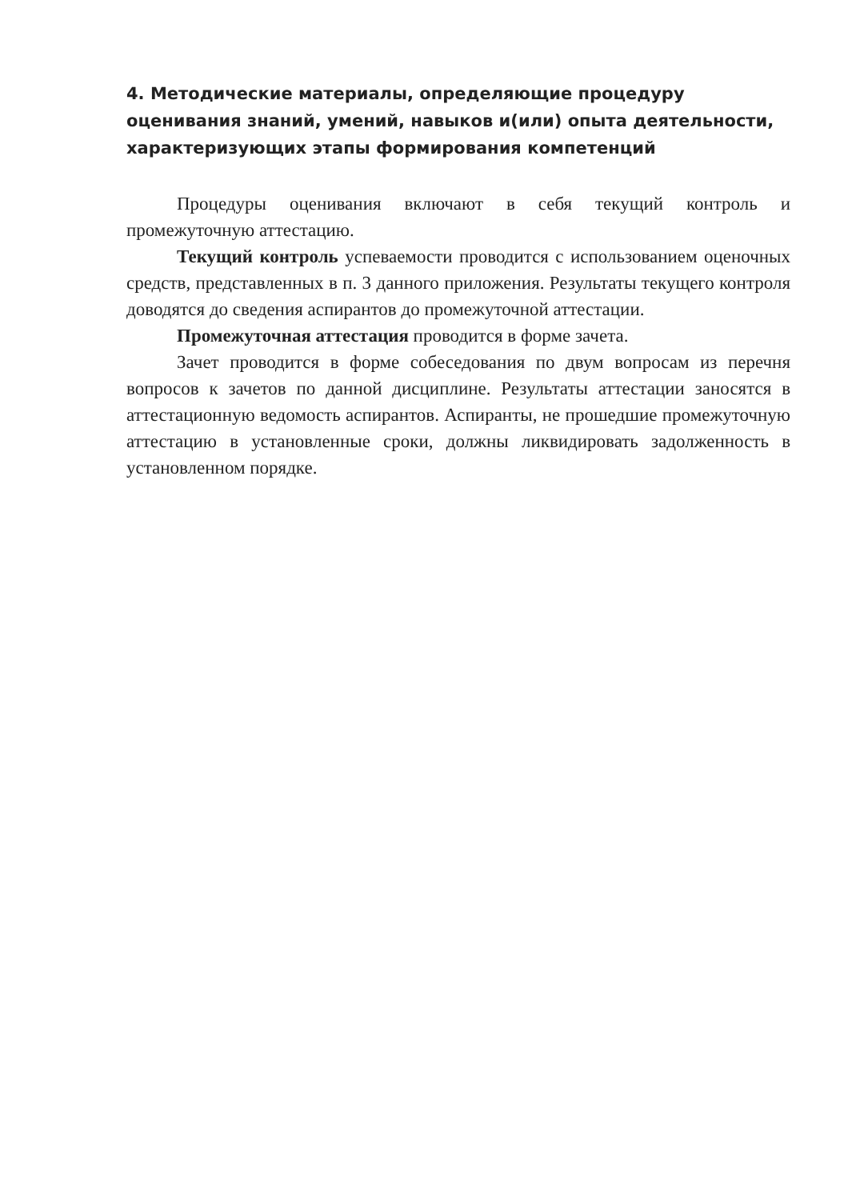4. Методические материалы, определяющие процедуру оценивания знаний, умений, навыков и(или) опыта деятельности, характеризующих этапы формирования компетенций
Процедуры оценивания включают в себя текущий контроль и промежуточную аттестацию.
Текущий контроль успеваемости проводится с использованием оценочных средств, представленных в п. 3 данного приложения. Результаты текущего контроля доводятся до сведения аспирантов до промежуточной аттестации.
Промежуточная аттестация проводится в форме зачета.
Зачет проводится в форме собеседования по двум вопросам из перечня вопросов к зачетов по данной дисциплине. Результаты аттестации заносятся в аттестационную ведомость аспирантов. Аспиранты, не прошедшие промежуточную аттестацию в установленные сроки, должны ликвидировать задолженность в установленном порядке.